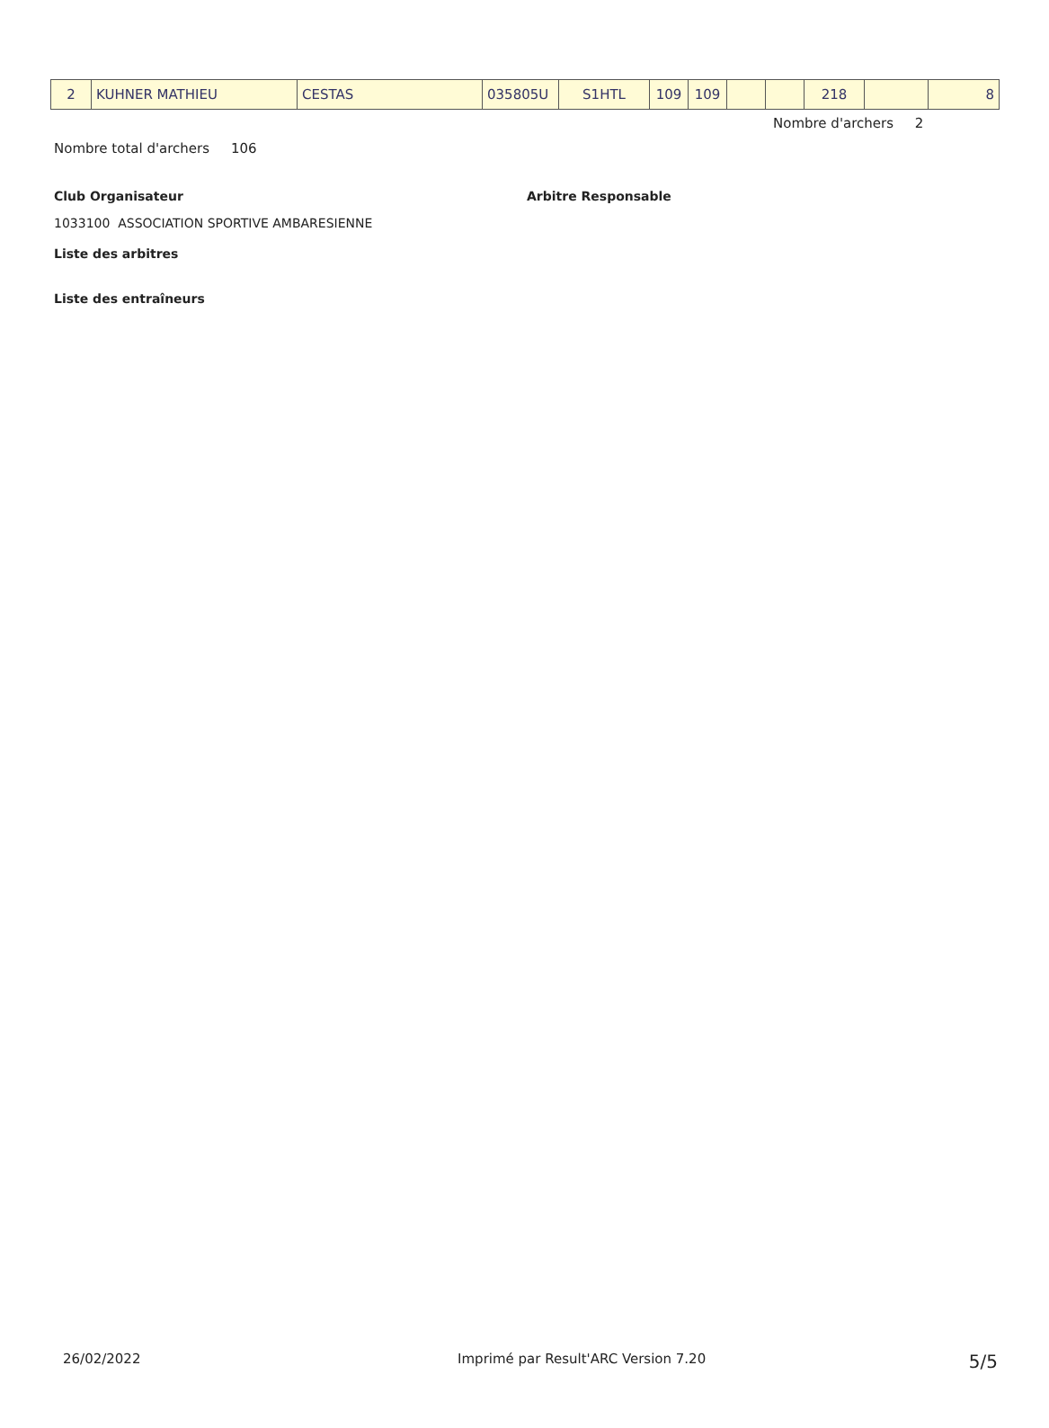| 2 | KUHNER MATHIEU | CESTAS | 035805U | S1HTL | 109 | 109 | | | 218 | | 8 |
Nombre d'archers 2
Nombre total d'archers 106
Club Organisateur Arbitre Responsable
1033100 ASSOCIATION SPORTIVE AMBARESIENNE
Liste des arbitres
Liste des entraîneurs
26/02/2022 Imprimé par Result'ARC Version 7.20 5/5